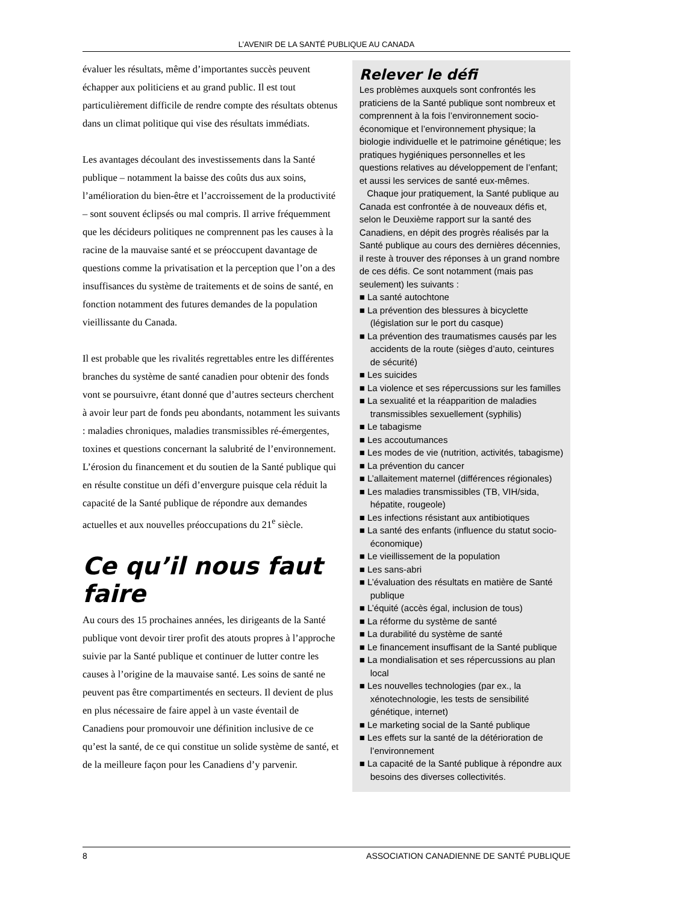L’AVENIR DE LA SANTÉ PUBLIQUE AU CANADA
évaluer les résultats, même d’importantes succès peuvent échapper aux politiciens et au grand public. Il est tout particulièrement difficile de rendre compte des résultats obtenus dans un climat politique qui vise des résultats immédiats.
Les avantages découlant des investissements dans la Santé publique – notamment la baisse des coûts dus aux soins, l’amélioration du bien-être et l’accroissement de la productivité – sont souvent éclipsés ou mal compris. Il arrive fréquemment que les décideurs politiques ne comprennent pas les causes à la racine de la mauvaise santé et se préoccupent davantage de questions comme la privatisation et la perception que l’on a des insuffisances du système de traitements et de soins de santé, en fonction notamment des futures demandes de la population vieillissante du Canada.
Il est probable que les rivalités regrettables entre les différentes branches du système de santé canadien pour obtenir des fonds vont se poursuivre, étant donné que d’autres secteurs cherchent à avoir leur part de fonds peu abondants, notamment les suivants : maladies chroniques, maladies transmissibles ré-émergentes, toxines et questions concernant la salubrité de l’environnement. L’érosion du financement et du soutien de la Santé publique qui en résulte constitue un défi d’envergure puisque cela réduit la capacité de la Santé publique de répondre aux demandes actuelles et aux nouvelles préoccupations du 21<sup>e</sup> siècle.
Ce qu’il nous faut faire
Au cours des 15 prochaines années, les dirigeants de la Santé publique vont devoir tirer profit des atouts propres à l’approche suivie par la Santé publique et continuer de lutter contre les causes à l’origine de la mauvaise santé. Les soins de santé ne peuvent pas être compartimentés en secteurs. Il devient de plus en plus nécessaire de faire appel à un vaste éventail de Canadiens pour promouvoir une définition inclusive de ce qu’est la santé, de ce qui constitue un solide système de santé, et de la meilleure façon pour les Canadiens d’y parvenir.
Relever le défi
Les problèmes auxquels sont confrontés les praticiens de la Santé publique sont nombreux et comprennent à la fois l’environnement socio-économique et l’environnement physique; la biologie individuelle et le patrimoine génétique; les pratiques hygiéniques personnelles et les questions relatives au développement de l’enfant; et aussi les services de santé eux-mêmes.
Chaque jour pratiquement, la Santé publique au Canada est confrontée à de nouveaux défis et, selon le Deuxième rapport sur la santé des Canadiens, en dépit des progrès réalisés par la Santé publique au cours des dernières décennies, il reste à trouver des réponses à un grand nombre de ces défis. Ce sont notamment (mais pas seulement) les suivants :
■ La santé autochtone
■ La prévention des blessures à bicyclette (législation sur le port du casque)
■ La prévention des traumatismes causés par les accidents de la route (sièges d’auto, ceintures de sécurité)
■ Les suicides
■ La violence et ses répercussions sur les familles
■ La sexualité et la réapparition de maladies transmissibles sexuellement (syphilis)
■ Le tabagisme
■ Les accoutumances
■ Les modes de vie (nutrition, activités, tabagisme)
■ La prévention du cancer
■ L’allaitement maternel (différences régionales)
■ Les maladies transmissibles (TB, VIH/sida, hépatite, rougeole)
■ Les infections résistant aux antibiotiques
■ La santé des enfants (influence du statut socio-économique)
■ Le vieillissement de la population
■ Les sans-abri
■ L’évaluation des résultats en matière de Santé publique
■ L’équité (accès égal, inclusion de tous)
■ La réforme du système de santé
■ La durabilité du système de santé
■ Le financement insuffisant de la Santé publique
■ La mondialisation et ses répercussions au plan local
■ Les nouvelles technologies (par ex., la xénotechnologie, les tests de sensibilité génétique, internet)
■ Le marketing social de la Santé publique
■ Les effets sur la santé de la détérioration de l’environnement
■ La capacité de la Santé publique à répondre aux besoins des diverses collectivités.
8 ASSOCIATION CANADIENNE DE SANTÉ PUBLIQUE